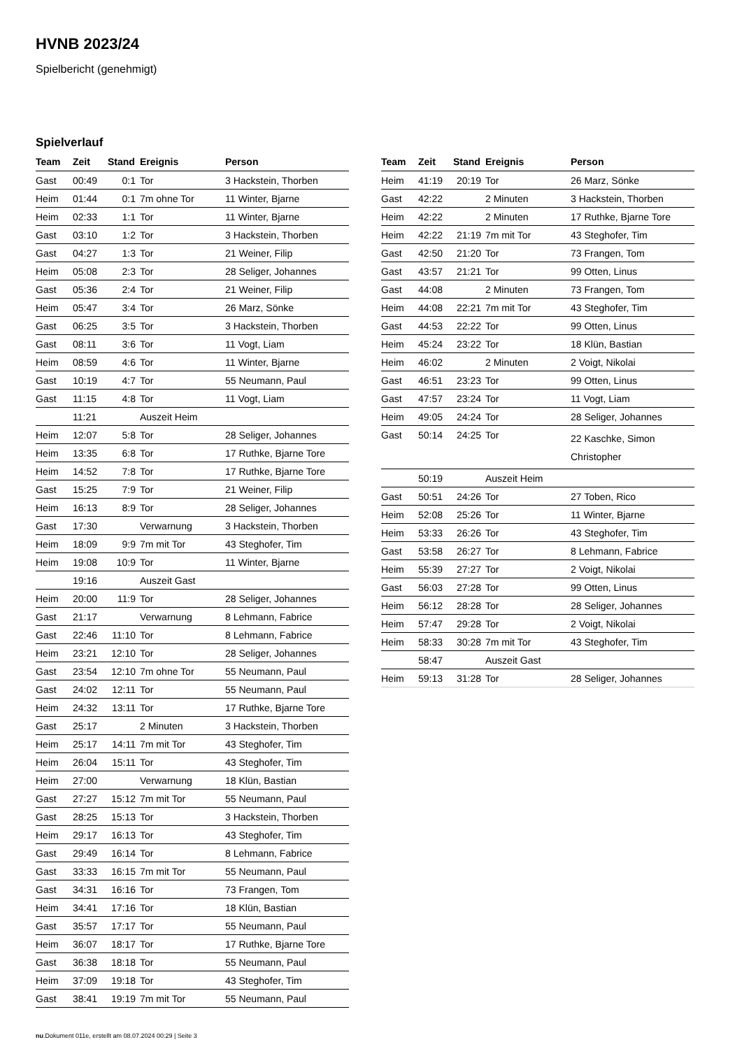HVNB 2023/24
Spielbericht (genehmigt)
Spielverlauf
| Team | Zeit | Stand | Ereignis | Person |
| --- | --- | --- | --- | --- |
| Gast | 00:49 | 0:1 | Tor | 3 Hackstein, Thorben |
| Heim | 01:44 | 0:1 | 7m ohne Tor | 11 Winter, Bjarne |
| Heim | 02:33 | 1:1 | Tor | 11 Winter, Bjarne |
| Gast | 03:10 | 1:2 | Tor | 3 Hackstein, Thorben |
| Gast | 04:27 | 1:3 | Tor | 21 Weiner, Filip |
| Heim | 05:08 | 2:3 | Tor | 28 Seliger, Johannes |
| Gast | 05:36 | 2:4 | Tor | 21 Weiner, Filip |
| Heim | 05:47 | 3:4 | Tor | 26 Marz, Sönke |
| Gast | 06:25 | 3:5 | Tor | 3 Hackstein, Thorben |
| Gast | 08:11 | 3:6 | Tor | 11 Vogt, Liam |
| Heim | 08:59 | 4:6 | Tor | 11 Winter, Bjarne |
| Gast | 10:19 | 4:7 | Tor | 55 Neumann, Paul |
| Gast | 11:15 | 4:8 | Tor | 11 Vogt, Liam |
| | 11:21 | | Auszeit Heim | |
| Heim | 12:07 | 5:8 | Tor | 28 Seliger, Johannes |
| Heim | 13:35 | 6:8 | Tor | 17 Ruthke, Bjarne Tore |
| Heim | 14:52 | 7:8 | Tor | 17 Ruthke, Bjarne Tore |
| Gast | 15:25 | 7:9 | Tor | 21 Weiner, Filip |
| Heim | 16:13 | 8:9 | Tor | 28 Seliger, Johannes |
| Gast | 17:30 | | Verwarnung | 3 Hackstein, Thorben |
| Heim | 18:09 | 9:9 | 7m mit Tor | 43 Steghofer, Tim |
| Heim | 19:08 | 10:9 | Tor | 11 Winter, Bjarne |
| | 19:16 | | Auszeit Gast | |
| Heim | 20:00 | 11:9 | Tor | 28 Seliger, Johannes |
| Gast | 21:17 | | Verwarnung | 8 Lehmann, Fabrice |
| Gast | 22:46 | 11:10 | Tor | 8 Lehmann, Fabrice |
| Heim | 23:21 | 12:10 | Tor | 28 Seliger, Johannes |
| Gast | 23:54 | 12:10 | 7m ohne Tor | 55 Neumann, Paul |
| Gast | 24:02 | 12:11 | Tor | 55 Neumann, Paul |
| Heim | 24:32 | 13:11 | Tor | 17 Ruthke, Bjarne Tore |
| Gast | 25:17 | | 2 Minuten | 3 Hackstein, Thorben |
| Heim | 25:17 | 14:11 | 7m mit Tor | 43 Steghofer, Tim |
| Heim | 26:04 | 15:11 | Tor | 43 Steghofer, Tim |
| Heim | 27:00 | | Verwarnung | 18 Klün, Bastian |
| Gast | 27:27 | 15:12 | 7m mit Tor | 55 Neumann, Paul |
| Gast | 28:25 | 15:13 | Tor | 3 Hackstein, Thorben |
| Heim | 29:17 | 16:13 | Tor | 43 Steghofer, Tim |
| Gast | 29:49 | 16:14 | Tor | 8 Lehmann, Fabrice |
| Gast | 33:33 | 16:15 | 7m mit Tor | 55 Neumann, Paul |
| Gast | 34:31 | 16:16 | Tor | 73 Frangen, Tom |
| Heim | 34:41 | 17:16 | Tor | 18 Klün, Bastian |
| Gast | 35:57 | 17:17 | Tor | 55 Neumann, Paul |
| Heim | 36:07 | 18:17 | Tor | 17 Ruthke, Bjarne Tore |
| Gast | 36:38 | 18:18 | Tor | 55 Neumann, Paul |
| Heim | 37:09 | 19:18 | Tor | 43 Steghofer, Tim |
| Gast | 38:41 | 19:19 | 7m mit Tor | 55 Neumann, Paul |
| Team | Zeit | Stand | Ereignis | Person |
| --- | --- | --- | --- | --- |
| Heim | 41:19 | 20:19 | Tor | 26 Marz, Sönke |
| Gast | 42:22 | | 2 Minuten | 3 Hackstein, Thorben |
| Heim | 42:22 | | 2 Minuten | 17 Ruthke, Bjarne Tore |
| Heim | 42:22 | 21:19 | 7m mit Tor | 43 Steghofer, Tim |
| Gast | 42:50 | 21:20 | Tor | 73 Frangen, Tom |
| Gast | 43:57 | 21:21 | Tor | 99 Otten, Linus |
| Gast | 44:08 | | 2 Minuten | 73 Frangen, Tom |
| Heim | 44:08 | 22:21 | 7m mit Tor | 43 Steghofer, Tim |
| Gast | 44:53 | 22:22 | Tor | 99 Otten, Linus |
| Heim | 45:24 | 23:22 | Tor | 18 Klün, Bastian |
| Heim | 46:02 | | 2 Minuten | 2 Voigt, Nikolai |
| Gast | 46:51 | 23:23 | Tor | 99 Otten, Linus |
| Gast | 47:57 | 23:24 | Tor | 11 Vogt, Liam |
| Heim | 49:05 | 24:24 | Tor | 28 Seliger, Johannes |
| Gast | 50:14 | 24:25 | Tor | 22 Kaschke, Simon Christopher |
| | 50:19 | | Auszeit Heim | |
| Gast | 50:51 | 24:26 | Tor | 27 Toben, Rico |
| Heim | 52:08 | 25:26 | Tor | 11 Winter, Bjarne |
| Heim | 53:33 | 26:26 | Tor | 43 Steghofer, Tim |
| Gast | 53:58 | 26:27 | Tor | 8 Lehmann, Fabrice |
| Heim | 55:39 | 27:27 | Tor | 2 Voigt, Nikolai |
| Gast | 56:03 | 27:28 | Tor | 99 Otten, Linus |
| Heim | 56:12 | 28:28 | Tor | 28 Seliger, Johannes |
| Heim | 57:47 | 29:28 | Tor | 2 Voigt, Nikolai |
| Heim | 58:33 | 30:28 | 7m mit Tor | 43 Steghofer, Tim |
| | 58:47 | | Auszeit Gast | |
| Heim | 59:13 | 31:28 | Tor | 28 Seliger, Johannes |
nu.Dokument 011e, erstellt am 08.07.2024 00:29 | Seite 3